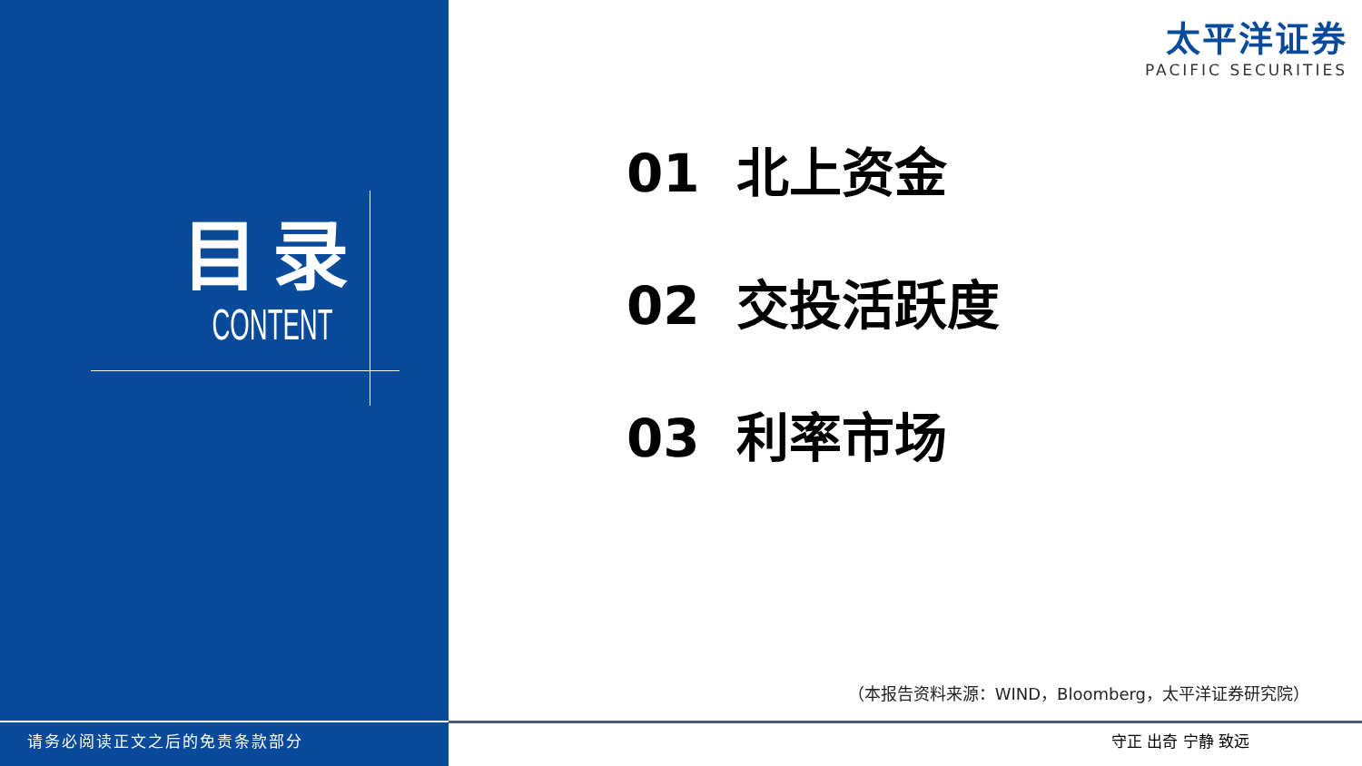目录
CONTENT
太平洋证券
PACIFIC SECURITIES
01 北上资金
02 交投活跃度
03 利率市场
（本报告资料来源：WIND，Bloomberg，太平洋证券研究院）
请务必阅读正文之后的免责条款部分 守正 出奇 宁静 致远